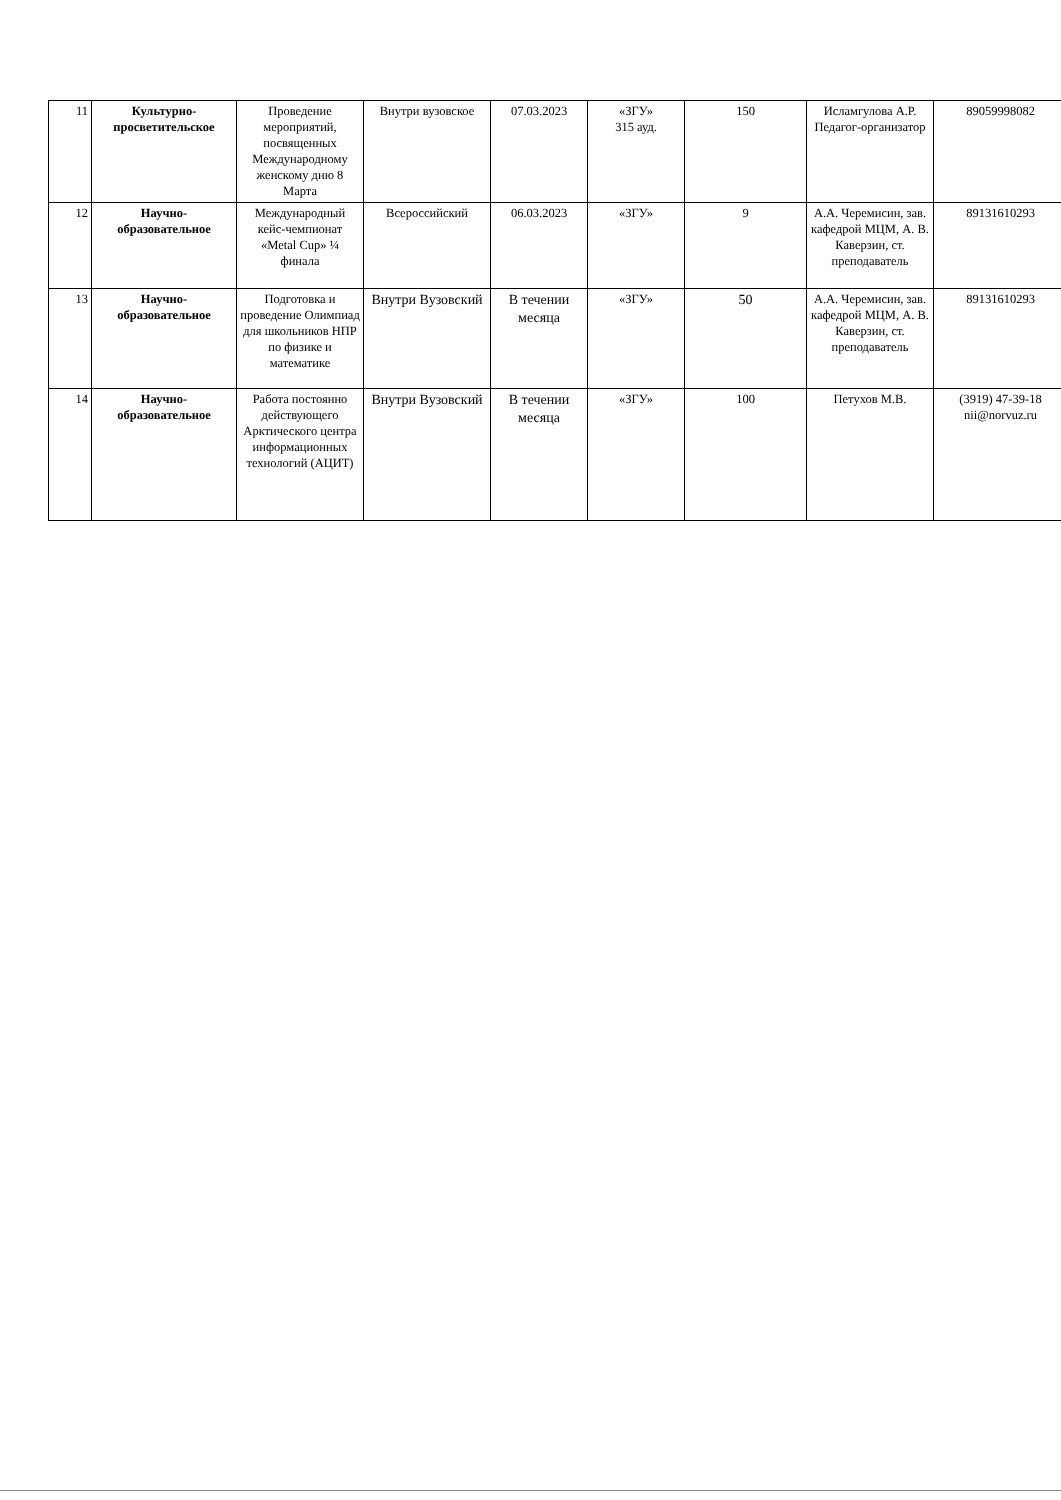| 11 | Культурно-просветительское | Проведение мероприятий, посвященных Международному женскому дню 8 Марта | Внутри вузовское | 07.03.2023 | «ЗГУ» 315 ауд. | 150 | Исламгулова А.Р. Педагог-организатор | 89059998082 |
| 12 | Научно-образовательное | Международный кейс-чемпионат «Metal Cup» ¼ финала | Всероссийский | 06.03.2023 | «ЗГУ» | 9 | А.А. Черемисин, зав. кафедрой МЦМ, А. В. Каверзин, ст. преподаватель | 89131610293 |
| 13 | Научно-образовательное | Подготовка и проведение Олимпиад для школьников НПР по физике и математике | Внутри Вузовский | В течении месяца | «ЗГУ» | 50 | А.А. Черемисин, зав. кафедрой МЦМ, А. В. Каверзин, ст. преподаватель | 89131610293 |
| 14 | Научно-образовательное | Работа постоянно действующего Арктического центра информационных технологий (АЦИТ) | Внутри Вузовский | В течении месяца | «ЗГУ» | 100 | Петухов М.В. | (3919) 47-39-18 nii@norvuz.ru |